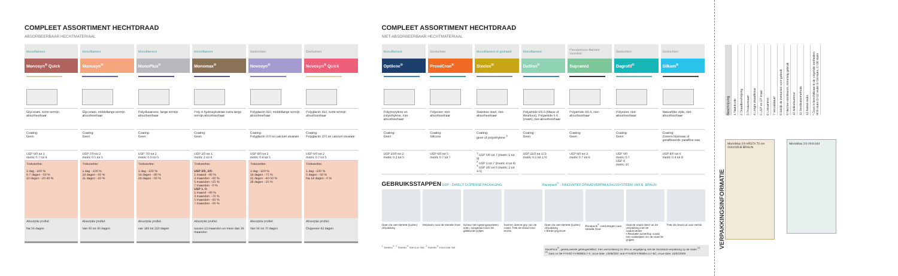COMPLEET ASSORTIMENT HECHTDRAAD
ABSORBEERBAAR HECHTMATERIAAL
| Monofilament | Monofilament | Monofilament | Monofilament | Gevlochten | Gevlochten |
| Monosyn<sup>®</sup> Quick | Monosyn<sup>®</sup> | MonoPlus<sup>®</sup> | Monomax<sup>®</sup> | Novosyn<sup>®</sup> | Novosyn<sup>®</sup> Quick |
| Glyconate, korte termijn absorbeerbaar | Glyconate, middellange termijn absorbeerbaar | Polydioxanone, lange termijn absorbeerbaar | Poly-4-hydroxybutirate extra lange termijn absorbeerbaar | Polyglactin 910, middellange termijn absorbeerbaar | Polyglactin 910, korte termijn absorbeerbaar |
| Coating: Geen | Coating: Geen | Coating: Geen | Coating: Geen | Coating: Polyglactin 370 en calcium stearate | Coating: Polyglactin 370 en calcium stearate |
| USP 6/0 tot 1 metric 0.7 tot 4 | USP 7/0 tot 2 metric 0.5 tot 5 | USP 7/0 tot 2 metric 0.5 tot 5 | USP 2/0 tot 1 metric 2 tot 4 | USP 8/0 tot 2 metric 0.4 tot 5 | USP 6/0 tot 2 metric 0.7 tot 5 |
| Treksterkte: 1 dag ~100 % 6-7 dagen ~50 % 10 dagen ~20-30 % | Treksterkte: 1 dag ~100 % 14 dagen ~50 % 21 dagen ~20 % | Treksterkte: 1 dag ~100 % 14 dagen ~90 % 28 dagen ~50 % | Treksterkte: USP 2/0, 3/0: 1 maand ~90 % 3 maanden ~60 % 5 maanden <25 % 7 maanden ~0 % USP 1, 0: 1 maand ~90 % 3 maanden ~70 % 5 maanden ~60 % 7 maanden ~50 % | Treksterkte: 1 dag ~100 % 14 dagen ~75 % 21 dagen ~40-50 % 28 dagen ~25 % | Treksterkte: 1 dag ~100 % 5 dagen ~50 % Na 14 dagen ~0 % |
| Absorptie profiel: Na 56 dagen | Absorptie profiel: Van 60 tot 90 dagen | Absorptie profiel: van 180 tot 210 dagen | Absorptie profiel: tussen 13 maanden en meer dan 36 maanden | Absorptie profiel: Van 56 tot 70 dagen | Absorptie profiel: Ongeveer 42 dagen |
COMPLEET ASSORTIMENT HECHTDRAAD
NIET-ABSORBEERBAAR HECHTMATERIAAL
| Monofilament | Gevlochten | Monofilament of gedraaid | Monofilament | Pseudomono-filament Voordeel | Gevlochten | Gevlochten |
| Optilene<sup>®</sup> | PremiCron<sup>®</sup> | Steelex<sup>®</sup> | Dafilon<sup>®</sup> | Supramid | Dagrofil<sup>®</sup> | Silkam<sup>®</sup> |
| Polypropylene en polyethylene, niet-absorbeerbaar | Polyester, niet-absorbeerbaar | Stainless steel, niet-absorbeerbaar | Polyamide 6/6.6 (blauw of kleurloos), Polyamide 6.6 (zwart), niet-absorbeerbaar | Polyamide 6/6.6, niet-absorbeerbaar | Polyester, niet-absorbeerbaar | Natuurlijke zijde, niet-absorbeerbaar |
| Coating: Geen | Coating: Silicone | Coating: geen of polyethylene <sup>3</sup> | Coating: Geen | Coating: Geen | Coating: Geen | Coating: Zuivere bijenwax of geraffineerde paraffine wax |
| USP 10/0 tot 2 metric 0.2 tot 5 | USP 6/0 tot 5 metric 0.7 tot 7 | <sup>1</sup> USP 5/0 tot 7 (metric 1 tot 9) <sup>2</sup> USP 1 tot 7 (metric 4 tot 9) <sup>3</sup> USP 3/0 tot 0 (metric 2 tot 3.5) | USP 11/0 tot 173 metric 0.1 tot 176 | USP 6/0 tot 3 metric 0.7 tot 6 | USP 6/0 metric 0.7 USP 8 metric 10 | USP 8/0 tot 6 metric 0.4 tot 8 |
GEBRUIKSSTAPPEN DDP - DIRECT DISPENSE PACKAGING Racepack<sup>®</sup> - INNOVATIEF DRAADVERPAKKINGSSYSTEEM VAN B. BRAUN
Open de niet-steriele (buiten) verpakking
Verplaats naar de steriele zone
Scheur het openingssysteem open, aangeduid door de gekleurde pijltjes
Snel en directe grip van de naald. Trek de draad naar rechts
Open de niet-steriele (buiten) verpakking
▪ Brede grijpzone
Racepack<sup>®</sup> overbrengen naar steriele zone
Haal de naald direct uit de verpakking met de naaldvoerder
▪ Flexibele achterflap maakt het makkelijker om de naald te grijpen
Trek de draad uit naar rechts
<sup>1</sup> Steelex<sup>®</sup>, <sup>2</sup> Steelex<sup>®</sup> Sternum Set, <sup>3</sup> Steelex<sup>®</sup> Electrode Set
RacePack<sup>®</sup>, gereduceerde geheugeneffect: Een vermindering tot 40% in vergelijking met de standaard-verpakking op de markt <sup>(1)</sup>
<sup>(1)</sup> Data on file PTR/02 FF/0608/JLT-K; issue date: 13/09/2007 and PTR/02/FF/0608-EJLT-BC; issue date: 16/02/2009
VERPAKKINGSINFORMATIE
Beschrijving
1 Naaldcode
2 Draadbeschrijving
3 Productnaam
4 Lengte draad/kleur
5 USP en EP maat
6 Lotnummer
7 Vervaldatum
8 Bekijk de instructies voor gebruik
9 Niet her-steriliseren, éénmalig gebruik
10 Artikelnummer
11 Sterilisatiemethode
12 Aantal stuks
* Doos is beschikbaar in de volgende eenheden: M=6 stuks G=12 stuks B=24 stuks, C=36 stuks
MonoMax 2/0 HR37s 70 cm 0041035 B BRAUN
MonoMax 2/0 0041444